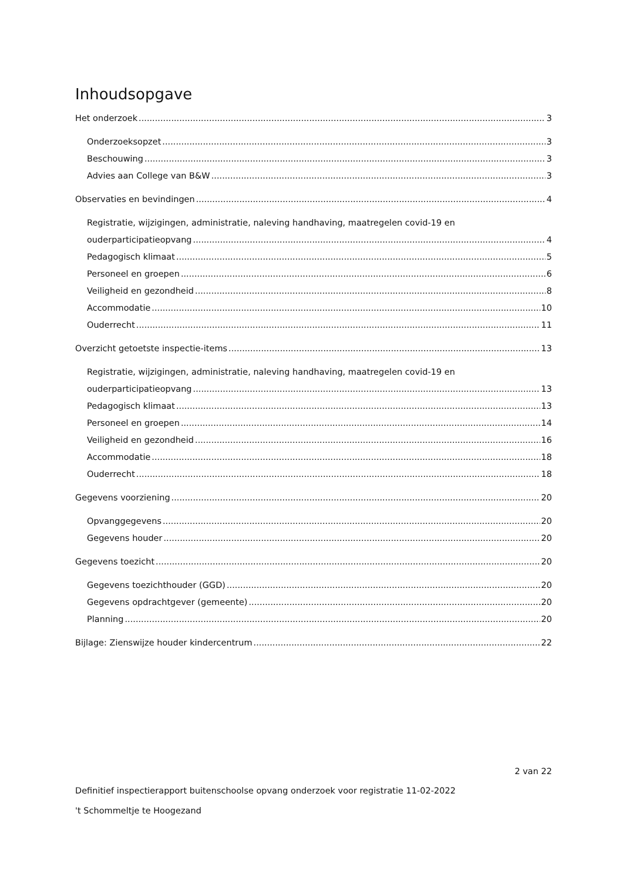Inhoudsopgave
Het onderzoek 3
Onderzoeksopzet 3
Beschouwing 3
Advies aan College van B&W 3
Observaties en bevindingen 4
Registratie, wijzigingen, administratie, naleving handhaving, maatregelen covid-19 en
ouderparticipatieopvang 4
Pedagogisch klimaat 5
Personeel en groepen 6
Veiligheid en gezondheid 8
Accommodatie 10
Ouderrecht 11
Overzicht getoetste inspectie-items 13
Registratie, wijzigingen, administratie, naleving handhaving, maatregelen covid-19 en
ouderparticipatieopvang 13
Pedagogisch klimaat 13
Personeel en groepen 14
Veiligheid en gezondheid 16
Accommodatie 18
Ouderrecht 18
Gegevens voorziening 20
Opvanggegevens 20
Gegevens houder 20
Gegevens toezicht 20
Gegevens toezichthouder (GGD) 20
Gegevens opdrachtgever (gemeente) 20
Planning 20
Bijlage: Zienswijze houder kindercentrum 22
2 van 22
Definitief inspectierapport buitenschoolse opvang onderzoek voor registratie 11-02-2022
't Schommeltje te Hoogezand